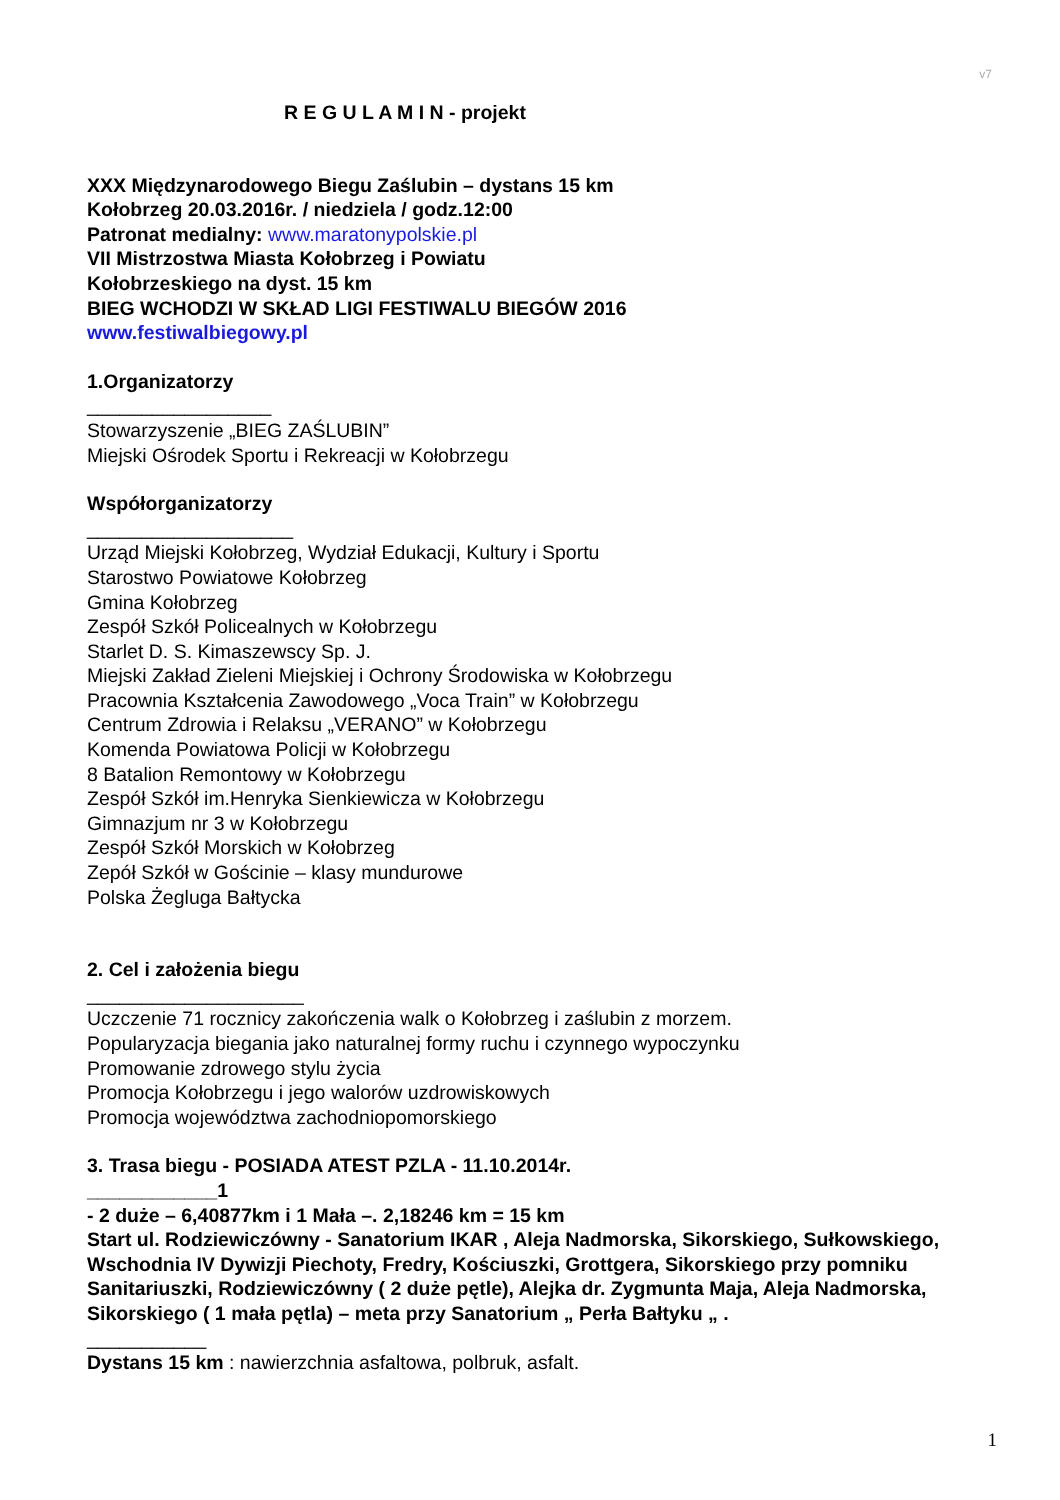v7
R E G U L A M I N - projekt
XXX Międzynarodowego Biegu Zaślubin – dystans 15 km
Kołobrzeg 20.03.2016r. / niedziela / godz.12:00
Patronat medialny: www.maratonypolskie.pl
VII Mistrzostwa Miasta Kołobrzeg i Powiatu
Kołobrzeskiego na dyst. 15 km
BIEG WCHODZI W SKŁAD LIGI FESTIWALU BIEGÓW 2016
www.festiwalbiegowy.pl
1.Organizatorzy
_________________
Stowarzyszenie „BIEG ZAŚLUBIN”
Miejski Ośrodek Sportu i Rekreacji w Kołobrzegu
Współorganizatorzy
___________________
Urząd Miejski Kołobrzeg, Wydział Edukacji, Kultury i Sportu
Starostwo Powiatowe Kołobrzeg
Gmina Kołobrzeg
Zespół Szkół Policealnych w Kołobrzegu
Starlet D. S. Kimaszewscy Sp. J.
Miejski Zakład Zieleni Miejskiej i Ochrony Środowiska w Kołobrzegu
Pracownia Kształcenia Zawodowego „Voca Train” w Kołobrzegu
Centrum Zdrowia i Relaksu „VERANO” w Kołobrzegu
Komenda Powiatowa Policji w Kołobrzegu
8 Batalion Remontowy w Kołobrzegu
Zespół Szkół im.Henryka Sienkiewicza w Kołobrzegu
Gimnazjum nr 3 w Kołobrzegu
Zespół Szkół Morskich w Kołobrzeg
Zepół Szkół w Gościnie – klasy mundurowe
Polska Żegluga Bałtycka
2. Cel i założenia biegu
____________________
Uczczenie 71 rocznicy zakończenia walk o Kołobrzeg i zaślubin z morzem.
Popularyzacja biegania jako naturalnej formy ruchu i czynnego wypoczynku
Promowanie zdrowego stylu życia
Promocja Kołobrzegu i jego walorów uzdrowiskowych
Promocja województwa zachodniopomorskiego
3. Trasa biegu - POSIADA ATEST PZLA - 11.10.2014r.
____________1
- 2 duże – 6,40877km i 1 Mała –. 2,18246 km = 15 km
Start ul. Rodziewiczówny - Sanatorium IKAR , Aleja Nadmorska, Sikorskiego, Sułkowskiego, Wschodnia IV Dywizji Piechoty, Fredry, Kościuszki, Grottgera, Sikorskiego przy pomniku Sanitariuszki, Rodziewiczówny ( 2 duże pętle), Alejka dr. Zygmunta Maja, Aleja Nadmorska, Sikorskiego ( 1 mała pętla) – meta przy Sanatorium „ Perła Bałtyku „ .
___________
Dystans 15 km : nawierzchnia asfaltowa, polbruk, asfalt.
1